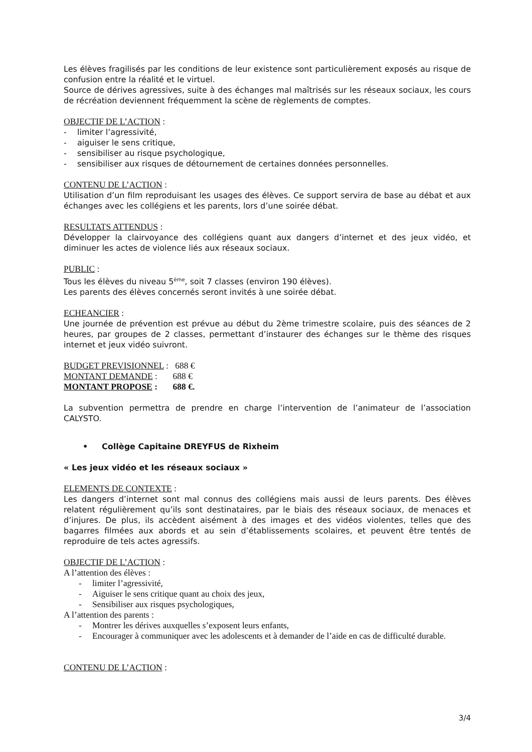Les élèves fragilisés par les conditions de leur existence sont particulièrement exposés au risque de confusion entre la réalité et le virtuel.
Source de dérives agressives, suite à des échanges mal maîtrisés sur les réseaux sociaux, les cours de récréation deviennent fréquemment la scène de règlements de comptes.
OBJECTIF DE L’ACTION :
- limiter l’agressivité,
- aiguiser le sens critique,
- sensibiliser au risque psychologique,
- sensibiliser aux risques de détournement de certaines données personnelles.
CONTENU DE L’ACTION :
Utilisation d’un film reproduisant les usages des élèves. Ce support servira de base au débat et aux échanges avec les collégiens et les parents, lors d’une soirée débat.
RESULTATS ATTENDUS :
Développer la clairvoyance des collégiens quant aux dangers d’internet et des jeux vidéo, et diminuer les actes de violence liés aux réseaux sociaux.
PUBLIC :
Tous les élèves du niveau 5<sup>ème</sup>, soit 7 classes (environ 190 élèves).
Les parents des élèves concernés seront invités à une soirée débat.
ECHEANCIER :
Une journée de prévention est prévue au début du 2ème trimestre scolaire, puis des séances de 2 heures, par groupes de 2 classes, permettant d’instaurer des échanges sur le thème des risques internet et jeux vidéo suivront.
BUDGET PREVISIONNEL : 688 €
MONTANT DEMANDE : 688 €
MONTANT PROPOSE : 688 €.
La subvention permettra de prendre en charge l’intervention de l’animateur de l’association CALYSTO.
• Collège Capitaine DREYFUS de Rixheim
« Les jeux vidéo et les réseaux sociaux »
ELEMENTS DE CONTEXTE :
Les dangers d’internet sont mal connus des collégiens mais aussi de leurs parents. Des élèves relatent régulièrement qu’ils sont destinataires, par le biais des réseaux sociaux, de menaces et d’injures. De plus, ils accèdent aisément à des images et des vidéos violentes, telles que des bagarres filmées aux abords et au sein d’établissements scolaires, et peuvent être tentés de reproduire de tels actes agressifs.
OBJECTIF DE L’ACTION :
A l’attention des élèves :
- limiter l’agressivité,
- Aiguiser le sens critique quant au choix des jeux,
- Sensibiliser aux risques psychologiques,
A l’attention des parents :
- Montrer les dérives auxquelles s’exposent leurs enfants,
- Encourager à communiquer avec les adolescents et à demander de l’aide en cas de difficulté durable.
CONTENU DE L’ACTION :
3/4